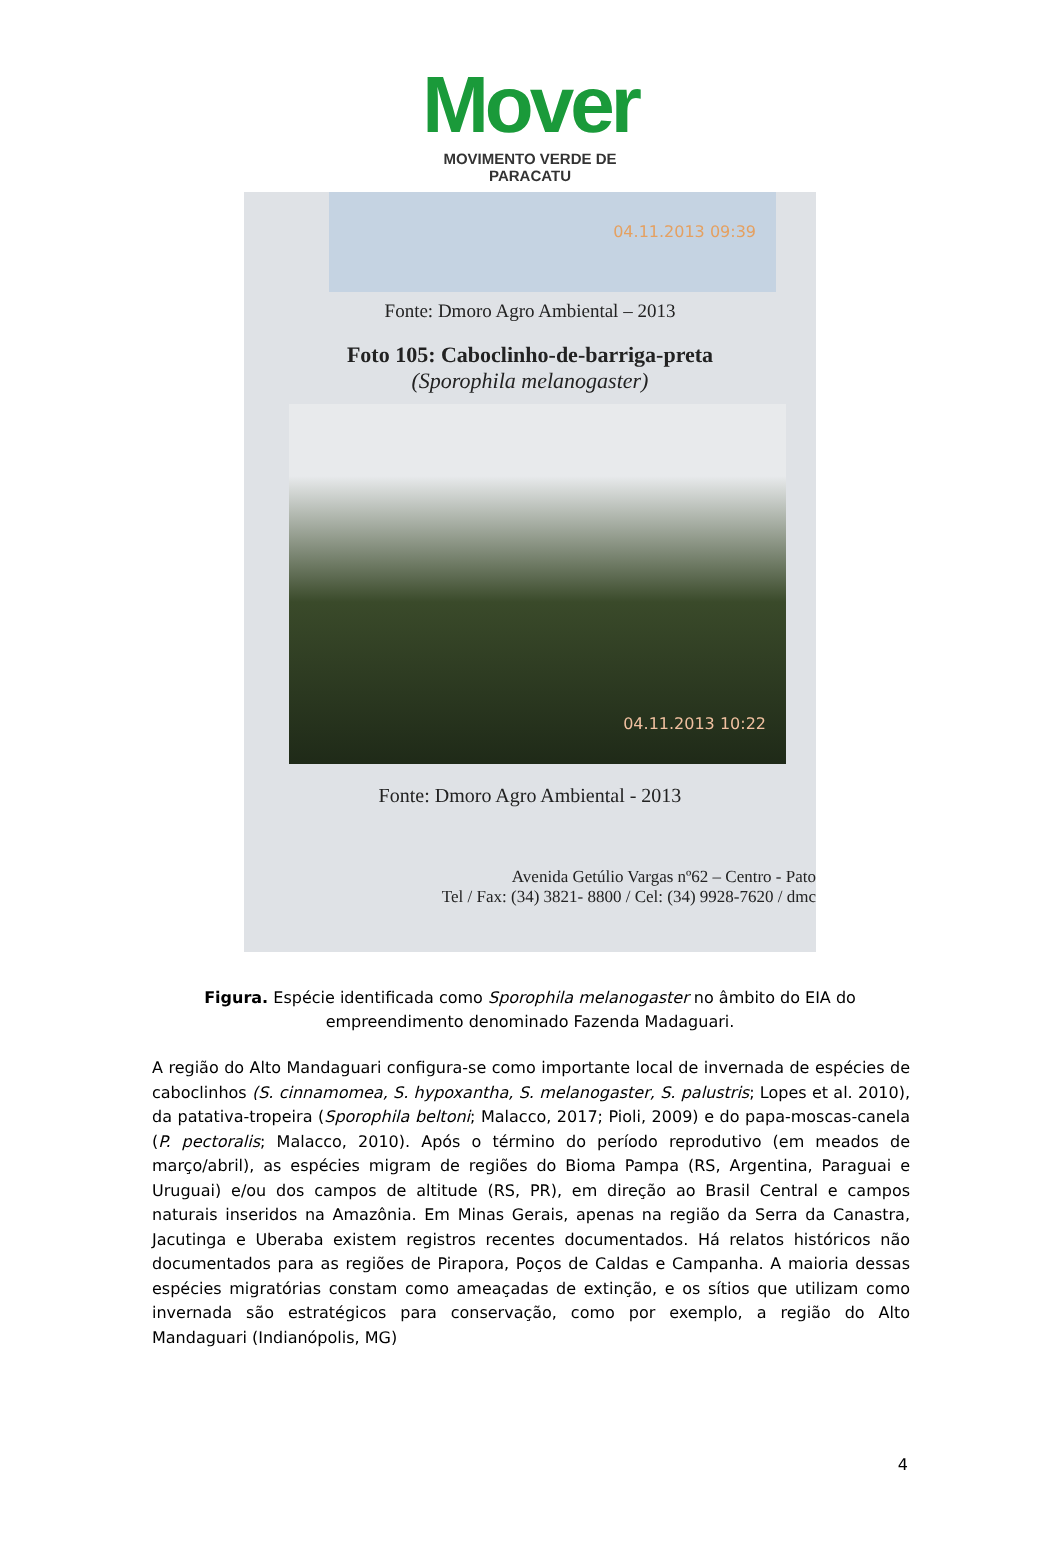Mover
MOVIMENTO VERDE DE PARACATU
04.11.2013 09:39
Fonte: Dmoro Agro Ambiental – 2013
Foto 105: Caboclinho-de-barriga-preta
(Sporophila melanogaster)
04.11.2013 10:22
Fonte: Dmoro Agro Ambiental - 2013
Avenida Getúlio Vargas nº62 – Centro - Pato
Tel / Fax: (34) 3821- 8800 / Cel: (34) 9928-7620 / dmc
Figura. Espécie identificada como Sporophila melanogaster no âmbito do EIA do empreendimento denominado Fazenda Madaguari.
A região do Alto Mandaguari configura-se como importante local de invernada de espécies de caboclinhos (S. cinnamomea, S. hypoxantha, S. melanogaster, S. palustris; Lopes et al. 2010), da patativa-tropeira (Sporophila beltoni; Malacco, 2017; Pioli, 2009) e do papa-moscas-canela (P. pectoralis; Malacco, 2010). Após o término do período reprodutivo (em meados de março/abril), as espécies migram de regiões do Bioma Pampa (RS, Argentina, Paraguai e Uruguai) e/ou dos campos de altitude (RS, PR), em direção ao Brasil Central e campos naturais inseridos na Amazônia. Em Minas Gerais, apenas na região da Serra da Canastra, Jacutinga e Uberaba existem registros recentes documentados. Há relatos históricos não documentados para as regiões de Pirapora, Poços de Caldas e Campanha. A maioria dessas espécies migratórias constam como ameaçadas de extinção, e os sítios que utilizam como invernada são estratégicos para conservação, como por exemplo, a região do Alto Mandaguari (Indianópolis, MG)
4